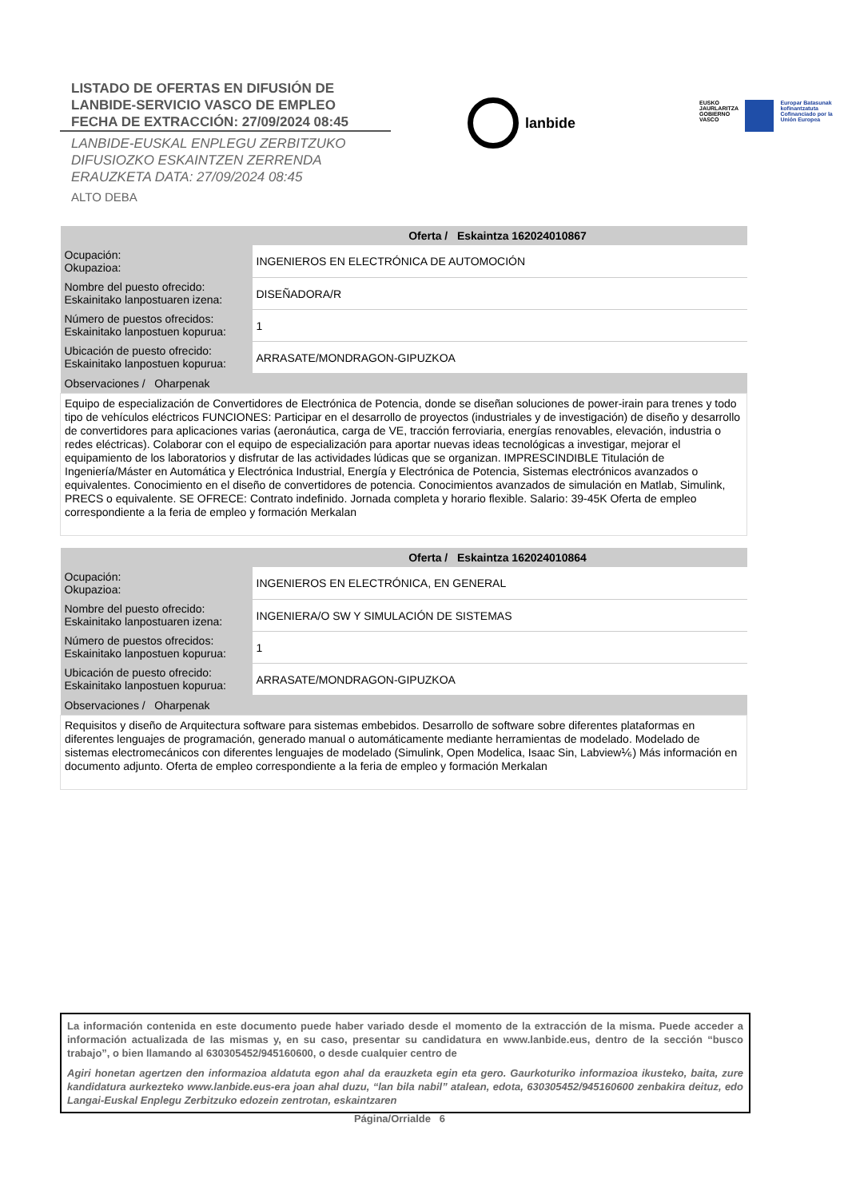LISTADO DE OFERTAS EN DIFUSIÓN DE
LANBIDE-SERVICIO VASCO DE EMPLEO
FECHA DE EXTRACCIÓN: 27/09/2024 08:45
LANBIDE-EUSKAL ENPLEGU ZERBITZUKO
DIFUSIOZKO ESKAINTZEN ZERRENDA
ERAUZKETA DATA: 27/09/2024 08:45
ALTO DEBA
lanbide
EUSKO JAURLARITZA
GOBIERNO VASCO
Europar Batasunak kofinantzatuta
Cofinanciado por la Unión Europea
| Oferta / Eskaintza 162024010867 | |
| --- | --- |
| Ocupación: Okupazioa: | INGENIEROS EN ELECTRÓNICA DE AUTOMOCIÓN |
| Nombre del puesto ofrecido: Eskainitako lanpostuaren izena: | DISEÑADORA/R |
| Número de puestos ofrecidos: Eskainitako lanpostuen kopurua: | 1 |
| Ubicación de puesto ofrecido: Eskainitako lanpostuen kopurua: | ARRASATE/MONDRAGON-GIPUZKOA |
| Observaciones / Oharpenak | |
| Equipo de especialización de Convertidores de Electrónica de Potencia, donde se diseñan soluciones de power-irain para trenes y todo tipo de vehículos eléctricos FUNCIONES: Participar en el desarrollo de proyectos (industriales y de investigación) de diseño y desarrollo de convertidores para aplicaciones varias (aeronáutica, carga de VE, tracción ferroviaria, energías renovables, elevación, industria o redes eléctricas). Colaborar con el equipo de especialización para aportar nuevas ideas tecnológicas a investigar, mejorar el equipamiento de los laboratorios y disfrutar de las actividades lúdicas que se organizan. IMPRESCINDIBLE Titulación de Ingeniería/Máster en Automática y Electrónica Industrial, Energía y Electrónica de Potencia, Sistemas electrónicos avanzados o equivalentes. Conocimiento en el diseño de convertidores de potencia. Conocimientos avanzados de simulación en Matlab, Simulink, PRECS o equivalente. SE OFRECE: Contrato indefinido. Jornada completa y horario flexible. Salario: 39-45K Oferta de empleo correspondiente a la feria de empleo y formación Merkalan | |
| Oferta / Eskaintza 162024010864 | |
| --- | --- |
| Ocupación: Okupazioa: | INGENIEROS EN ELECTRÓNICA, EN GENERAL |
| Nombre del puesto ofrecido: Eskainitako lanpostuaren izena: | INGENIERA/O SW Y SIMULACIÓN DE SISTEMAS |
| Número de puestos ofrecidos: Eskainitako lanpostuen kopurua: | 1 |
| Ubicación de puesto ofrecido: Eskainitako lanpostuen kopurua: | ARRASATE/MONDRAGON-GIPUZKOA |
| Observaciones / Oharpenak | |
| Requisitos y diseño de Arquitectura software para sistemas embebidos. Desarrollo de software sobre diferentes plataformas en diferentes lenguajes de programación, generado manual o automáticamente mediante herramientas de modelado. Modelado de sistemas electromecánicos con diferentes lenguajes de modelado (Simulink, Open Modelica, Isaac Sin, Labview⅙) Más información en documento adjunto. Oferta de empleo correspondiente a la feria de empleo y formación Merkalan | |
La información contenida en este documento puede haber variado desde el momento de la extracción de la misma. Puede acceder a información actualizada de las mismas y, en su caso, presentar su candidatura en www.lanbide.eus, dentro de la sección “busco trabajo”, o bien llamando al 630305452/945160600, o desde cualquier centro de
Agiri honetan agertzen den informazioa aldatuta egon ahal da erauzketa egin eta gero. Gaurkoturiko informazioa ikusteko, baita, zure kandidatura aurkezteko www.lanbide.eus-era joan ahal duzu, “lan bila nabil” atalean, edota, 630305452/945160600 zenbakira deituz, edo Langai-Euskal Enplegu Zerbitzuko edozein zentrotan, eskaintzaren
Página/Orrialde 6